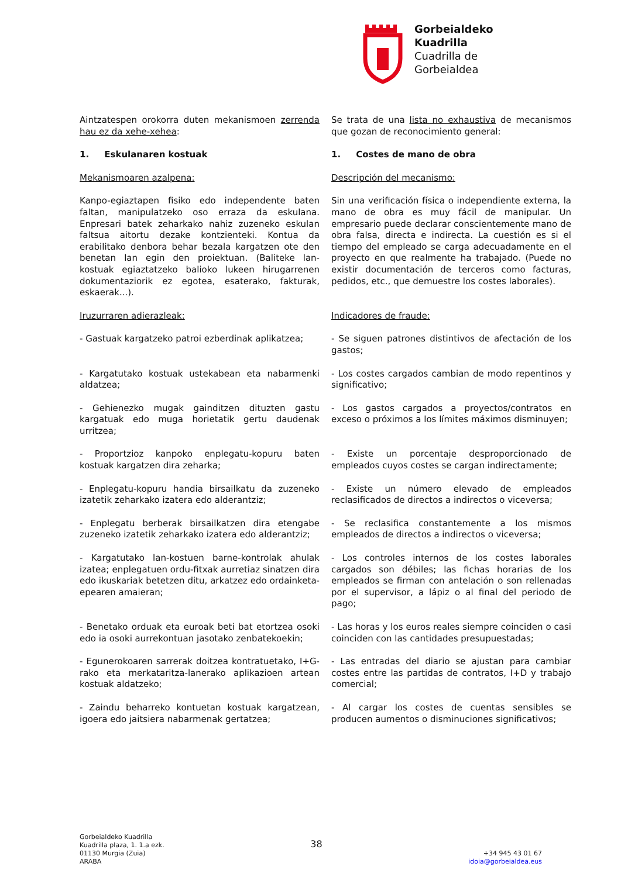Gorbeialdeko
Kuadrilla
Cuadrilla de
Gorbeialdea
Aintzatespen orokorra duten mekanismoen zerrenda hau ez da xehe-xehea:
Se trata de una lista no exhaustiva de mecanismos que gozan de reconocimiento general:
1. Eskulanaren kostuak
1. Costes de mano de obra
Mekanismoaren azalpena:
Descripción del mecanismo:
Kanpo-egiaztapen fisiko edo independente baten faltan, manipulatzeko oso erraza da eskulana. Enpresari batek zeharkako nahiz zuzeneko eskulan faltsua aitortu dezake kontzienteki. Kontua da erabilitako denbora behar bezala kargatzen ote den benetan lan egin den proiektuan. (Baliteke lan-kostuak egiaztatzeko balioko lukeen hirugarrenen dokumentaziorik ez egotea, esaterako, fakturak, eskaerak...).
Sin una verificación física o independiente externa, la mano de obra es muy fácil de manipular. Un empresario puede declarar conscientemente mano de obra falsa, directa e indirecta. La cuestión es si el tiempo del empleado se carga adecuadamente en el proyecto en que realmente ha trabajado. (Puede no existir documentación de terceros como facturas, pedidos, etc., que demuestre los costes laborales).
Iruzurraren adierazleak:
Indicadores de fraude:
- Gastuak kargatzeko patroi ezberdinak aplikatzea;
- Se siguen patrones distintivos de afectación de los gastos;
- Kargatutako kostuak ustekabean eta nabarmenki aldatzea;
- Los costes cargados cambian de modo repentinos y significativo;
- Gehienezko mugak gainditzen dituzten gastu kargatuak edo muga horietatik gertu daudenak urritzea;
- Los gastos cargados a proyectos/contratos en exceso o próximos a los límites máximos disminuyen;
- Proportzioz kanpoko enplegatu-kopuru baten kostuak kargatzen dira zeharka;
- Existe un porcentaje desproporcionado de empleados cuyos costes se cargan indirectamente;
- Enplegatu-kopuru handia birsailkatu da zuzeneko izatetik zeharkako izatera edo alderantziz;
- Existe un número elevado de empleados reclasificados de directos a indirectos o viceversa;
- Enplegatu berberak birsailkatzen dira etengabe zuzeneko izatetik zeharkako izatera edo alderantziz;
- Se reclasifica constantemente a los mismos empleados de directos a indirectos o viceversa;
- Kargatutako lan-kostuen barne-kontrolak ahulak izatea; enplegatuen ordu-fitxak aurretiaz sinatzen dira edo ikuskariak betetzen ditu, arkatzez edo ordainketa-epearen amaieran;
- Los controles internos de los costes laborales cargados son débiles; las fichas horarias de los empleados se firman con antelación o son rellenadas por el supervisor, a lápiz o al final del periodo de pago;
- Benetako orduak eta euroak beti bat etortzea osoki edo ia osoki aurrekontuan jasotako zenbatekoekin;
- Las horas y los euros reales siempre coinciden o casi coinciden con las cantidades presupuestadas;
- Egunerokoaren sarrerak doitzea kontratuetako, I+G-rako eta merkataritza-lanerako aplikazioen artean kostuak aldatzeko;
- Las entradas del diario se ajustan para cambiar costes entre las partidas de contratos, I+D y trabajo comercial;
- Zaindu beharreko kontuetan kostuak kargatzean, igoera edo jaitsiera nabarmenak gertatzea;
- Al cargar los costes de cuentas sensibles se producen aumentos o disminuciones significativos;
Gorbeialdeko Kuadrilla
Kuadrilla plaza, 1. 1.a ezk.
01130 Murgia (Zuia)
ARABA
38
+34 945 43 01 67
idoia@gorbeialdea.eus